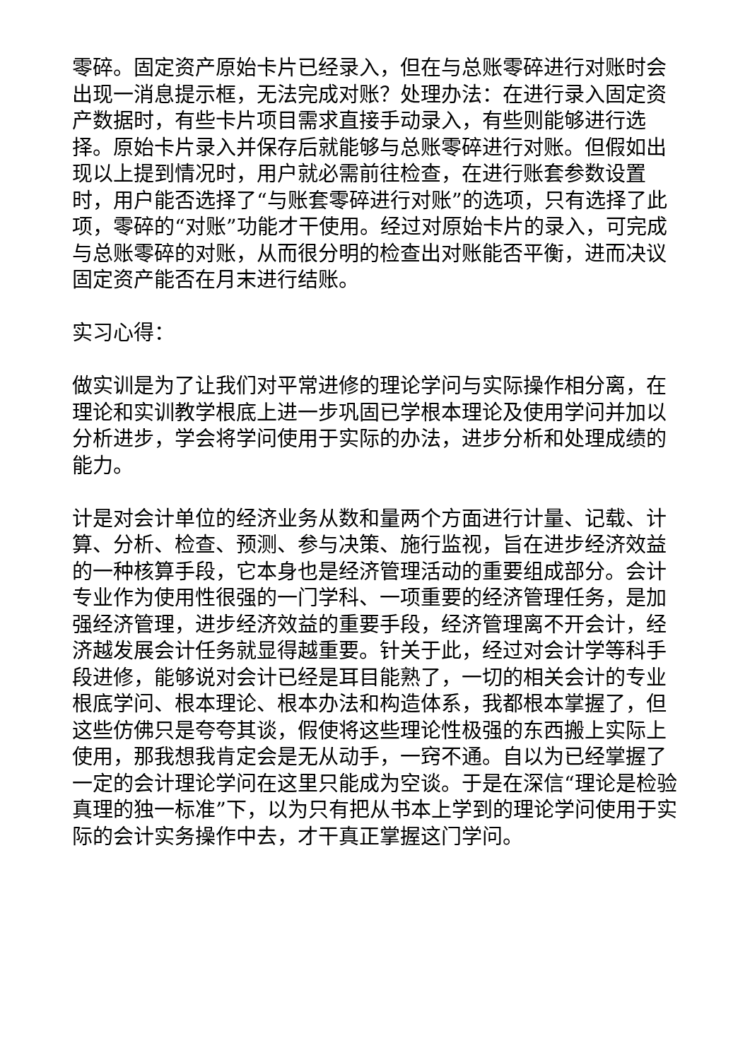零碎。固定资产原始卡片已经录入，但在与总账零碎进行对账时会出现一消息提示框，无法完成对账？处理办法：在进行录入固定资产数据时，有些卡片项目需求直接手动录入，有些则能够进行选择。原始卡片录入并保存后就能够与总账零碎进行对账。但假如出现以上提到情况时，用户就必需前往检查，在进行账套参数设置时，用户能否选择了“与账套零碎进行对账”的选项，只有选择了此项，零碎的“对账”功能才干使用。经过对原始卡片的录入，可完成与总账零碎的对账，从而很分明的检查出对账能否平衡，进而决议固定资产能否在月末进行结账。
实习心得：
做实训是为了让我们对平常进修的理论学问与实际操作相分离，在理论和实训教学根底上进一步巩固已学根本理论及使用学问并加以分析进步，学会将学问使用于实际的办法，进步分析和处理成绩的能力。
计是对会计单位的经济业务从数和量两个方面进行计量、记载、计算、分析、检查、预测、参与决策、施行监视，旨在进步经济效益的一种核算手段，它本身也是经济管理活动的重要组成部分。会计专业作为使用性很强的一门学科、一项重要的经济管理任务，是加强经济管理，进步经济效益的重要手段，经济管理离不开会计，经济越发展会计任务就显得越重要。针关于此，经过对会计学等科手段进修，能够说对会计已经是耳目能熟了，一切的相关会计的专业根底学问、根本理论、根本办法和构造体系，我都根本掌握了，但这些仿佛只是夸夸其谈，假使将这些理论性极强的东西搬上实际上使用，那我想我肯定会是无从动手，一窍不通。自以为已经掌握了一定的会计理论学问在这里只能成为空谈。于是在深信“理论是检验真理的独一标准”下，以为只有把从书本上学到的理论学问使用于实际的会计实务操作中去，才干真正掌握这门学问。